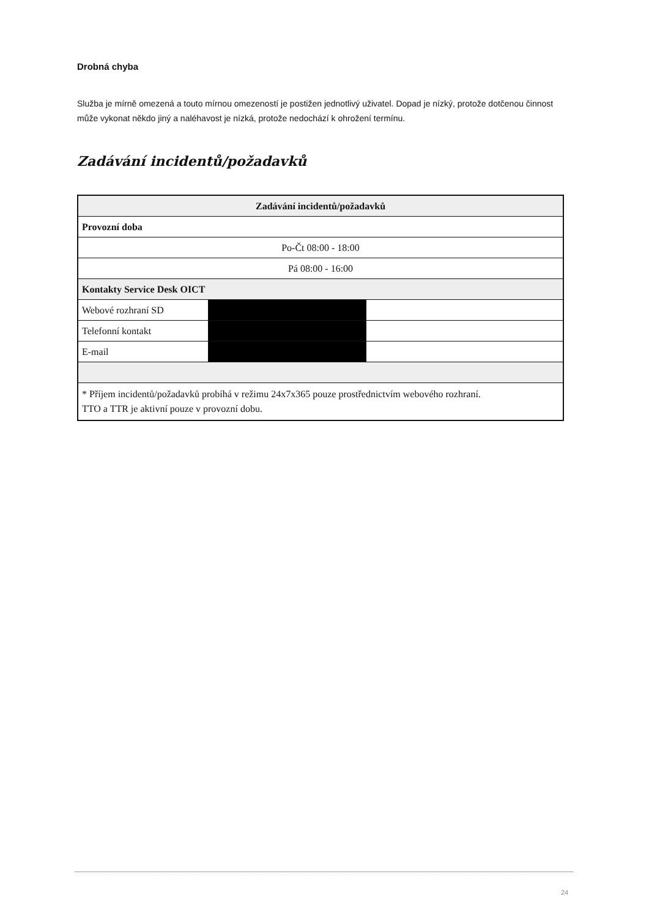Drobná chyba
Služba je mírně omezená a touto mírnou omezeností je postižen jednotlivý uživatel. Dopad je nízký, protože dotčenou činnost může vykonat někdo jiný a naléhavost je nízká, protože nedochází k ohrožení termínu.
Zadávání incidentů/požadavků
| Zadávání incidentů/požadavků | | |
| Provozní doba | | |
| Po-Čt 08:00 - 18:00 | | |
| Pá 08:00 - 16:00 | | |
| Kontakty Service Desk OICT | | |
| Webové rozhraní SD | | |
| Telefonní kontakt | | |
| E-mail | | |
| * Příjem incidentů/požadavků probíhá v režimu 24x7x365 pouze prostřednictvím webového rozhraní. TTO a TTR je aktivní pouze v provozní dobu. | | |
24